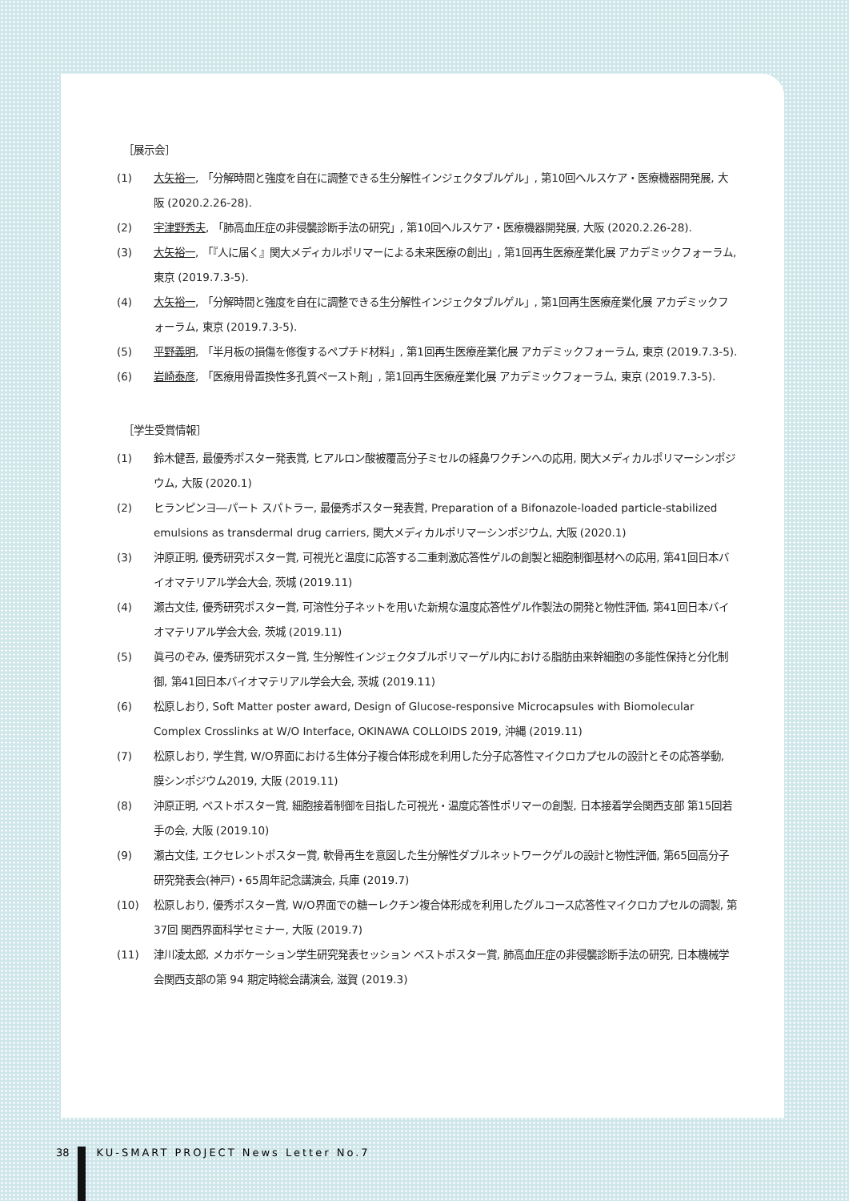［展示会］
(1) 大矢裕一, 「分解時間と強度を自在に調整できる生分解性インジェクタブルゲル」, 第10回ヘルスケア・医療機器開発展, 大阪 (2020.2.26-28).
(2) 宇津野秀夫, 「肺高血圧症の非侵襲診断手法の研究」, 第10回ヘルスケア・医療機器開発展, 大阪 (2020.2.26-28).
(3) 大矢裕一, 「『人に届く』関大メディカルポリマーによる未来医療の創出」, 第1回再生医療産業化展 アカデミックフォーラム, 東京 (2019.7.3-5).
(4) 大矢裕一, 「分解時間と強度を自在に調整できる生分解性インジェクタブルゲル」, 第1回再生医療産業化展 アカデミックフォーラム, 東京 (2019.7.3-5).
(5) 平野義明, 「半月板の損傷を修復するペプチド材料」, 第1回再生医療産業化展 アカデミックフォーラム, 東京 (2019.7.3-5).
(6) 岩崎泰彦, 「医療用骨置換性多孔質ペースト剤」, 第1回再生医療産業化展 アカデミックフォーラム, 東京 (2019.7.3-5).
［学生受賞情報］
(1) 鈴木健吾, 最優秀ポスター発表賞, ヒアルロン酸被覆高分子ミセルの経鼻ワクチンへの応用, 関大メディカルポリマーシンポジウム, 大阪 (2020.1)
(2) ヒランピンヨ―パート スパトラー, 最優秀ポスター発表賞, Preparation of a Bifonazole-loaded particle-stabilized emulsions as transdermal drug carriers, 関大メディカルポリマーシンポジウム, 大阪 (2020.1)
(3) 沖原正明, 優秀研究ポスター賞, 可視光と温度に応答する二重刺激応答性ゲルの創製と細胞制御基材への応用, 第41回日本バイオマテリアル学会大会, 茨城 (2019.11)
(4) 瀬古文佳, 優秀研究ポスター賞, 可溶性分子ネットを用いた新規な温度応答性ゲル作製法の開発と物性評価, 第41回日本バイオマテリアル学会大会, 茨城 (2019.11)
(5) 眞弓のぞみ, 優秀研究ポスター賞, 生分解性インジェクタブルポリマーゲル内における脂肪由来幹細胞の多能性保持と分化制御, 第41回日本バイオマテリアル学会大会, 茨城 (2019.11)
(6) 松原しおり, Soft Matter poster award, Design of Glucose-responsive Microcapsules with Biomolecular Complex Crosslinks at W/O Interface, OKINAWA COLLOIDS 2019, 沖縄 (2019.11)
(7) 松原しおり, 学生賞, W/O界面における生体分子複合体形成を利用した分子応答性マイクロカプセルの設計とその応答挙動, 膜シンポジウム2019, 大阪 (2019.11)
(8) 沖原正明, ベストポスター賞, 細胞接着制御を目指した可視光・温度応答性ポリマーの創製, 日本接着学会関西支部 第15回若手の会, 大阪 (2019.10)
(9) 瀬古文佳, エクセレントポスター賞, 軟骨再生を意図した生分解性ダブルネットワークゲルの設計と物性評価, 第65回高分子研究発表会(神戸)・65周年記念講演会, 兵庫 (2019.7)
(10) 松原しおり, 優秀ポスター賞, W/O界面での糖ーレクチン複合体形成を利用したグルコース応答性マイクロカプセルの調製, 第37回 関西界面科学セミナー, 大阪 (2019.7)
(11) 津川凌太郎, メカボケーション学生研究発表セッション ベストポスター賞, 肺高血圧症の非侵襲診断手法の研究, 日本機械学会関西支部の第 94 期定時総会講演会, 滋賀 (2019.3)
38 KU-SMART PROJECT News Letter No.7